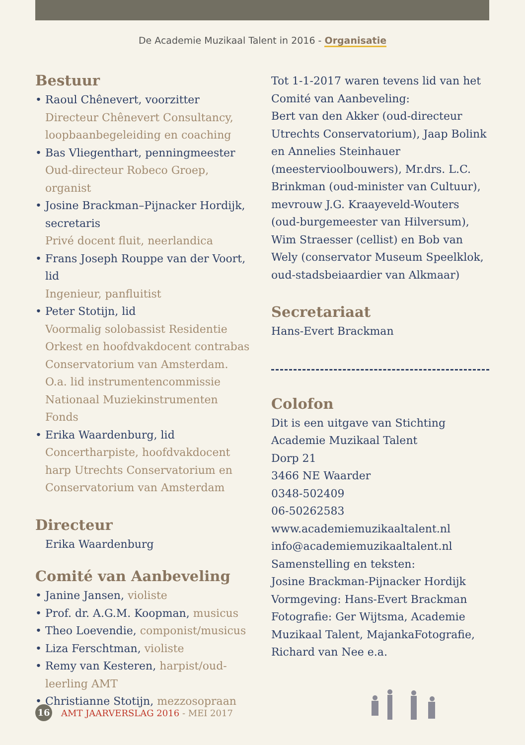De Academie Muzikaal Talent in 2016 - Organisatie
Bestuur
• Raoul Chênevert, voorzitter
Directeur Chênevert Consultancy, loopbaanbegeleiding en coaching
• Bas Vliegenthart, penningmeester
Oud-directeur Robeco Groep, organist
• Josine Brackman–Pijnacker Hordijk, secretaris
Privé docent fluit, neerlandica
• Frans Joseph Rouppe van der Voort, lid
Ingenieur, panfluitist
• Peter Stotijn, lid
Voormalig solobassist Residentie Orkest en hoofdvakdocent contrabas Conservatorium van Amsterdam. O.a. lid instrumentencommissie Nationaal Muziekinstrumenten Fonds
• Erika Waardenburg, lid
Concertharpiste, hoofdvakdocent harp Utrechts Conservatorium en Conservatorium van Amsterdam
Directeur
Erika Waardenburg
Comité van Aanbeveling
• Janine Jansen, violiste
• Prof. dr. A.G.M. Koopman, musicus
• Theo Loevendie, componist/musicus
• Liza Ferschtman, violiste
• Remy van Kesteren, harpist/oud-leerling AMT
• Christianne Stotijn, mezzosopraan
Tot 1-1-2017 waren tevens lid van het Comité van Aanbeveling:
Bert van den Akker (oud-directeur Utrechts Conservatorium), Jaap Bolink en Annelies Steinhauer (meestervioolbouwers), Mr.drs. L.C. Brinkman (oud-minister van Cultuur), mevrouw J.G. Kraayeveld-Wouters (oud-burgemeester van Hilversum), Wim Straesser (cellist) en Bob van Wely (conservator Museum Speelklok, oud-stadsbeiaardier van Alkmaar)
Secretariaat
Hans-Evert Brackman
Colofon
Dit is een uitgave van Stichting Academie Muzikaal Talent
Dorp 21
3466 NE Waarder
0348-502409
06-50262583
www.academiemuzikaaltalent.nl
info@academiemuzikaaltalent.nl
Samenstelling en teksten:
Josine Brackman-Pijnacker Hordijk
Vormgeving: Hans-Evert Brackman
Fotografie: Ger Wijtsma, Academie Muzikaal Talent, MajankaFotografie, Richard van Nee e.a.
16
AMT JAARVERSLAG 2016 - MEI 2017